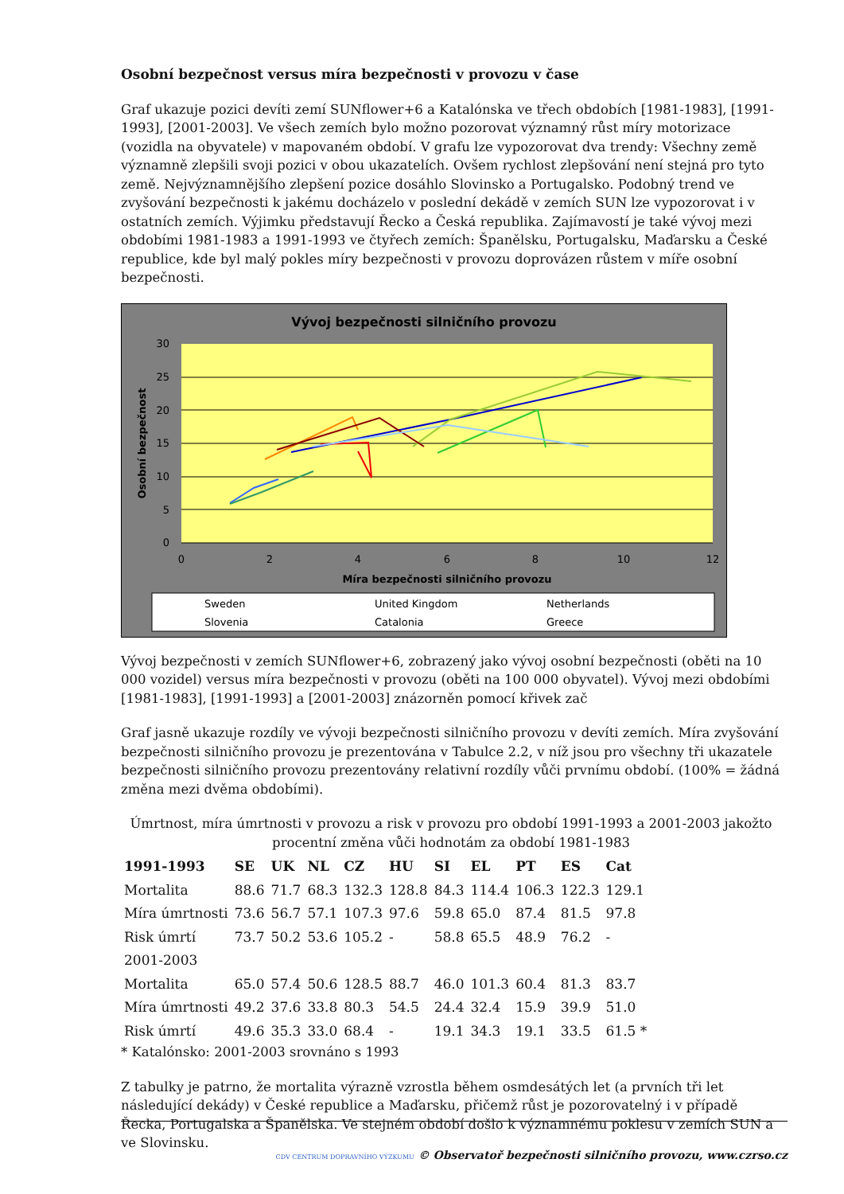Osobní bezpečnost versus míra bezpečnosti v provozu v čase
Graf ukazuje pozici devíti zemí SUNflower+6 a Katalónska ve třech obdobích [1981-1983], [1991-1993], [2001-2003]. Ve všech zemích bylo možno pozorovat významný růst míry motorizace (vozidla na obyvatele) v mapovaném období. V grafu lze vypozorovat dva trendy: Všechny země významně zlepšili svoji pozici v obou ukazatelích. Ovšem rychlost zlepšování není stejná pro tyto země. Nejvýznamnějšího zlepšení pozice dosáhlo Slovinsko a Portugalsko. Podobný trend ve zvyšování bezpečnosti k jakému docházelo v poslední dekádě v zemích SUN lze vypozorovat i v ostatních zemích. Výjimku představují Řecko a Česká republika. Zajímavostí je také vývoj mezi obdobími 1981-1983 a 1991-1993 ve čtyřech zemích: Španělsku, Portugalsku, Maďarsku a České republice, kde byl malý pokles míry bezpečnosti v provozu doprovázen růstem v míře osobní bezpečnosti.
Vývoj bezpečnosti silničního provozu
30
25
20
15
10
5
0
0
2
4
6
8
10
12
Míra bezpečnosti silničního provozu
Osobní bezpečnost
Sweden
United Kingdom
Netherlands
Slovenia
Catalonia
Greece
Vývoj bezpečnosti v zemích SUNflower+6, zobrazený jako vývoj osobní bezpečnosti (oběti na 10 000 vozidel) versus míra bezpečnosti v provozu (oběti na 100 000 obyvatel). Vývoj mezi obdobími [1981-1983], [1991-1993] a [2001-2003] znázorněn pomocí křivek zač
Graf jasně ukazuje rozdíly ve vývoji bezpečnosti silničního provozu v devíti zemích. Míra zvyšování bezpečnosti silničního provozu je prezentována v Tabulce 2.2, v níž jsou pro všechny tři ukazatele bezpečnosti silničního provozu prezentovány relativní rozdíly vůči prvnímu období. (100% = žádná změna mezi dvěma obdobími).
Úmrtnost, míra úmrtnosti v provozu a risk v provozu pro období 1991-1993 a 2001-2003 jakožto procentní změna vůči hodnotám za období 1981-1983
| 1991-1993 | SE | UK | NL | CZ | HU | SI | EL | PT | ES | Cat |
| --- | --- | --- | --- | --- | --- | --- | --- | --- | --- | --- |
| Mortalita | 88.6 | 71.7 | 68.3 | 132.3 | 128.8 | 84.3 | 114.4 | 106.3 | 122.3 | 129.1 |
| Míra úmrtnosti | 73.6 | 56.7 | 57.1 | 107.3 | 97.6 | 59.8 | 65.0 | 87.4 | 81.5 | 97.8 |
| Risk úmrtí | 73.7 | 50.2 | 53.6 | 105.2 | - | 58.8 | 65.5 | 48.9 | 76.2 | - |
| 2001-2003 | | | | | | | | | | |
| Mortalita | 65.0 | 57.4 | 50.6 | 128.5 | 88.7 | 46.0 | 101.3 | 60.4 | 81.3 | 83.7 |
| Míra úmrtnosti | 49.2 | 37.6 | 33.8 | 80.3 | 54.5 | 24.4 | 32.4 | 15.9 | 39.9 | 51.0 |
| Risk úmrtí | 49.6 | 35.3 | 33.0 | 68.4 | - | 19.1 | 34.3 | 19.1 | 33.5 | 61.5 * |
* Katalónsko: 2001-2003 srovnáno s 1993
Z tabulky je patrno, že mortalita výrazně vzrostla během osmdesátých let (a prvních tři let následující dekády) v České republice a Maďarsku, přičemž růst je pozorovatelný i v případě Řecka, Portugalska a Španělska. Ve stejném období došlo k významnému poklesu v zemích SUN a ve Slovinsku.
CDV CENTRUM DOPRAVNÍHO VÝZKUMU © Observatoř bezpečnosti silničního provozu, www.czrso.cz